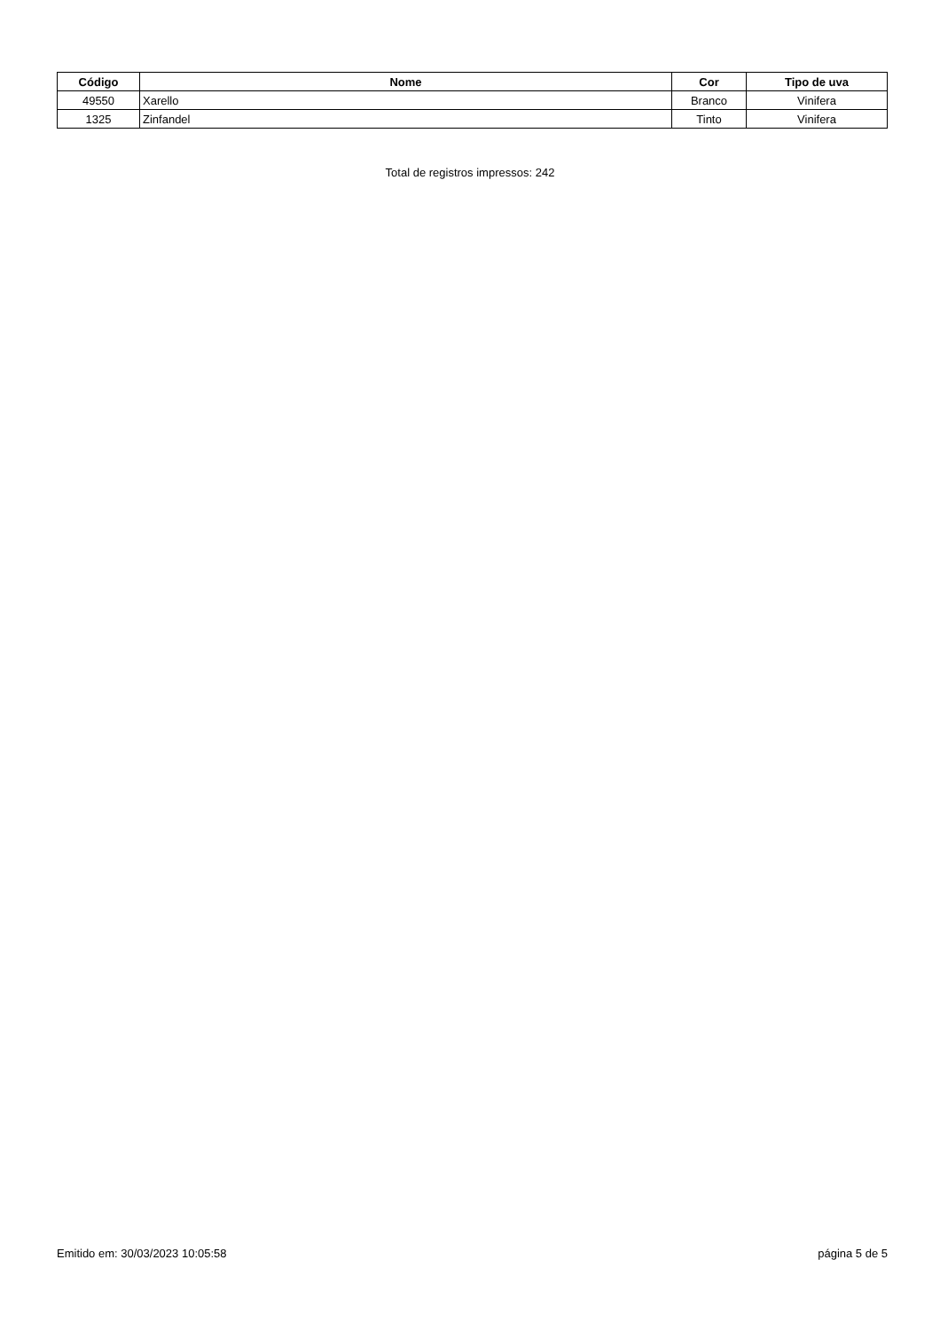| Código | Nome | Cor | Tipo de uva |
| --- | --- | --- | --- |
| 49550 | Xarello | Branco | Vinifera |
| 1325 | Zinfandel | Tinto | Vinifera |
Total de registros impressos: 242
Emitido em: 30/03/2023 10:05:58 página 5 de 5